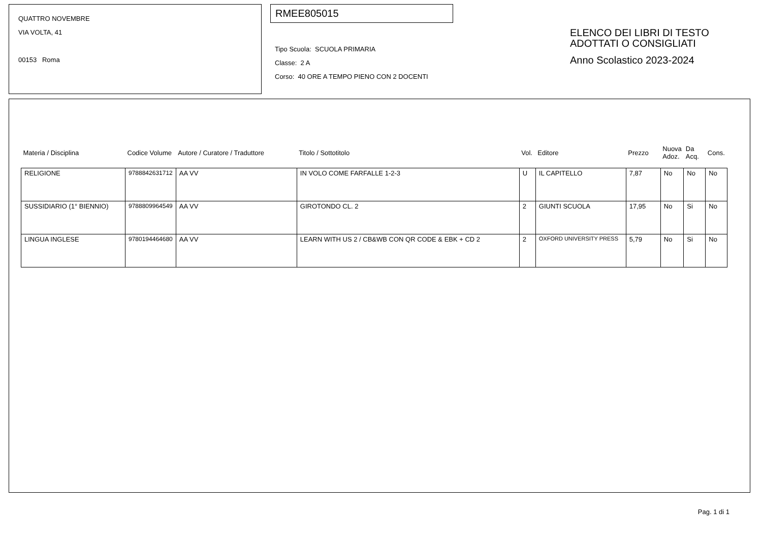QUATTRO NOVEMBRE
VIA VOLTA, 41
00153 Roma
RMEE805015
Tipo Scuola: SCUOLA PRIMARIA
Classe: 2 A
Corso: 40 ORE A TEMPO PIENO CON 2 DOCENTI
ELENCO DEI LIBRI DI TESTO
ADOTTATI O CONSIGLIATI
Anno Scolastico 2023-2024
| Materia / Disciplina | Codice Volume | Autore / Curatore / Traduttore | Titolo / Sottotitolo | Vol. | Editore | Prezzo | Nuova Adoz. | Da Acq. | Cons. |
| --- | --- | --- | --- | --- | --- | --- | --- | --- | --- |
| RELIGIONE | 9788842631712 | AA VV | IN VOLO COME FARFALLE 1-2-3 | U | IL CAPITELLO | 7,87 | No | No | No |
| SUSSIDIARIO (1° BIENNIO) | 9788809964549 | AA VV | GIROTONDO CL. 2 | 2 | GIUNTI SCUOLA | 17,95 | No | Si | No |
| LINGUA INGLESE | 9780194464680 | AA VV | LEARN WITH US 2 / CB&WB CON QR CODE & EBK + CD 2 | 2 | OXFORD UNIVERSITY PRESS | 5,79 | No | Si | No |
Pag. 1 di 1